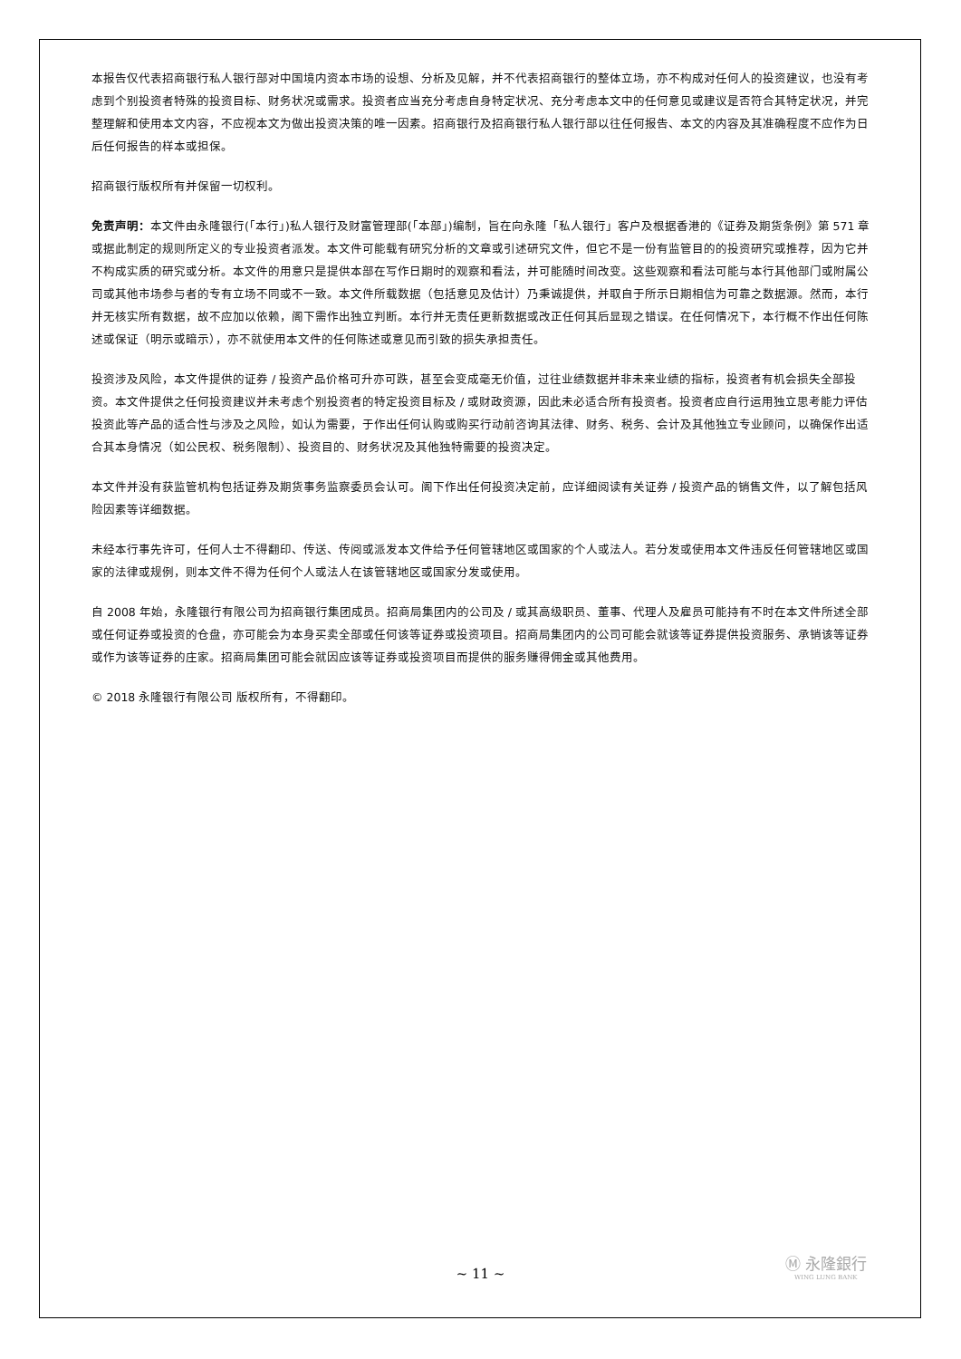本报告仅代表招商银行私人银行部对中国境内资本市场的设想、分析及见解，并不代表招商银行的整体立场，亦不构成对任何人的投资建议，也没有考虑到个别投资者特殊的投资目标、财务状况或需求。投资者应当充分考虑自身特定状况、充分考虑本文中的任何意见或建议是否符合其特定状况，并完整理解和使用本文内容，不应视本文为做出投资决策的唯一因素。招商银行及招商银行私人银行部以往任何报告、本文的内容及其准确程度不应作为日后任何报告的样本或担保。
招商银行版权所有并保留一切权利。
免责声明：本文件由永隆银行(「本行」)私人银行及财富管理部(「本部」)编制，旨在向永隆「私人银行」客户及根据香港的《证券及期货条例》第 571 章或据此制定的规则所定义的专业投资者派发。本文件可能载有研究分析的文章或引述研究文件，但它不是一份有监管目的的投资研究或推荐，因为它并不构成实质的研究或分析。本文件的用意只是提供本部在写作日期时的观察和看法，并可能随时间改变。这些观察和看法可能与本行其他部门或附属公司或其他市场参与者的专有立场不同或不一致。本文件所载数据（包括意见及估计）乃秉诚提供，并取自于所示日期相信为可靠之数据源。然而，本行并无核实所有数据，故不应加以依赖，阁下需作出独立判断。本行并无责任更新数据或改正任何其后显现之错误。在任何情况下，本行概不作出任何陈述或保证（明示或暗示），亦不就使用本文件的任何陈述或意见而引致的损失承担责任。
投资涉及风险，本文件提供的证券 / 投资产品价格可升亦可跌，甚至会变成毫无价值，过往业绩数据并非未来业绩的指标，投资者有机会损失全部投资。本文件提供之任何投资建议并未考虑个别投资者的特定投资目标及 / 或财政资源，因此未必适合所有投资者。投资者应自行运用独立思考能力评估投资此等产品的适合性与涉及之风险，如认为需要，于作出任何认购或购买行动前咨询其法律、财务、税务、会计及其他独立专业顾问，以确保作出适合其本身情况（如公民权、税务限制）、投资目的、财务状况及其他独特需要的投资决定。
本文件并没有获监管机构包括证券及期货事务监察委员会认可。阁下作出任何投资决定前，应详细阅读有关证券 / 投资产品的销售文件，以了解包括风险因素等详细数据。
未经本行事先许可，任何人士不得翻印、传送、传阅或派发本文件给予任何管辖地区或国家的个人或法人。若分发或使用本文件违反任何管辖地区或国家的法律或规例，则本文件不得为任何个人或法人在该管辖地区或国家分发或使用。
自 2008 年始，永隆银行有限公司为招商银行集团成员。招商局集团内的公司及 / 或其高级职员、董事、代理人及雇员可能持有不时在本文件所述全部或任何证券或投资的仓盘，亦可能会为本身买卖全部或任何该等证券或投资项目。招商局集团内的公司可能会就该等证券提供投资服务、承销该等证券或作为该等证券的庄家。招商局集团可能会就因应该等证券或投资项目而提供的服务赚得佣金或其他费用。
© 2018 永隆银行有限公司 版权所有，不得翻印。
Ⓜ 永隆銀行
WING LUNG BANK
~ 11 ~